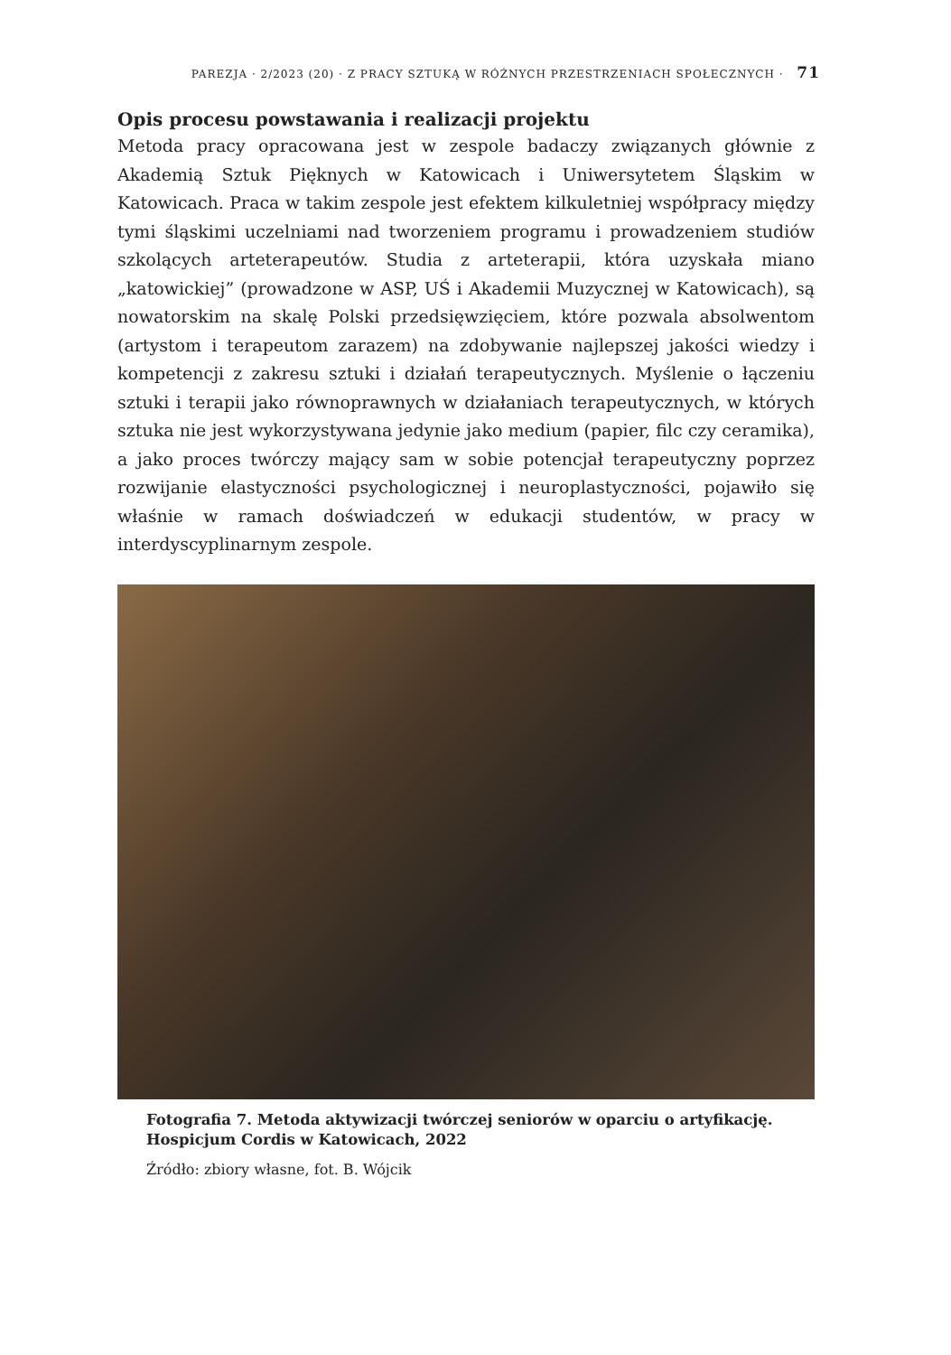PAREZJA · 2/2023 (20) · Z PRACY SZTUKĄ W RÓŻNYCH PRZESTRZENIACH SPOŁECZNYCH · 71
Opis procesu powstawania i realizacji projektu
Metoda pracy opracowana jest w zespole badaczy związanych głównie z Akademią Sztuk Pięknych w Katowicach i Uniwersytetem Śląskim w Katowicach. Praca w takim zespole jest efektem kilkuletniej współpracy między tymi śląskimi uczelniami nad tworzeniem programu i prowadzeniem studiów szkolących arteterapeutów. Studia z arteterapii, która uzyskała miano „katowickiej” (prowadzone w ASP, UŚ i Akademii Muzycznej w Katowicach), są nowatorskim na skalę Polski przedsięwzięciem, które pozwala absolwentom (artystom i terapeutom zarazem) na zdobywanie najlepszej jakości wiedzy i kompetencji z zakresu sztuki i działań terapeutycznych. Myślenie o łączeniu sztuki i terapii jako równoprawnych w działaniach terapeutycznych, w których sztuka nie jest wykorzystywana jedynie jako medium (papier, filc czy ceramika), a jako proces twórczy mający sam w sobie potencjał terapeutyczny poprzez rozwijanie elastyczności psychologicznej i neuroplastyczności, pojawiło się właśnie w ramach doświadczeń w edukacji studentów, w pracy w interdyscyplinarnym zespole.
Fotografia 7. Metoda aktywizacji twórczej seniorów w oparciu o artyfikację. Hospicjum Cordis w Katowicach, 2022
Źródło: zbiory własne, fot. B. Wójcik